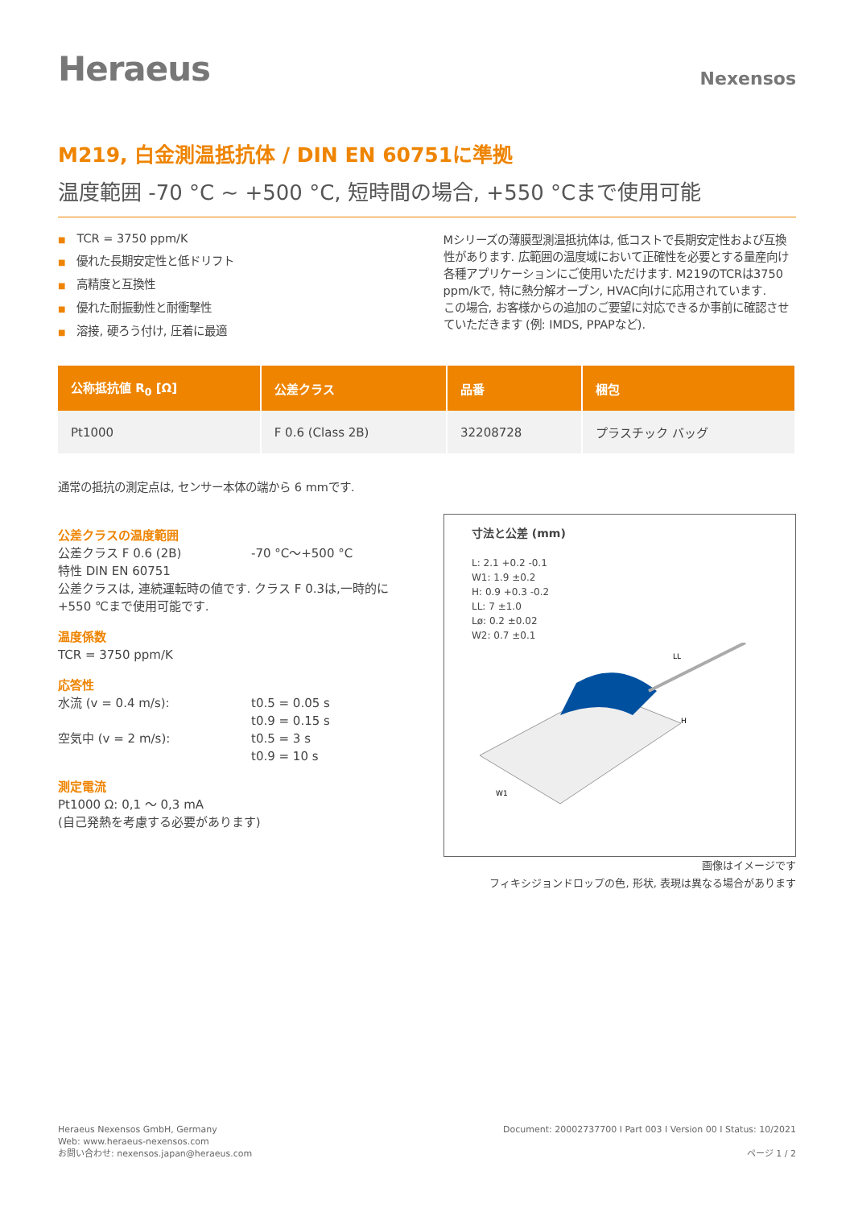Heraeus
Nexensos
M219, 白金測温抵抗体 / DIN EN 60751に準拠
温度範囲 -70 °C ~ +500 °C, 短時間の場合, +550 °Cまで使用可能
■ TCR = 3750 ppm/K
■ 優れた長期安定性と低ドリフト
■ 高精度と互換性
■ 優れた耐振動性と耐衝撃性
■ 溶接, 硬ろう付け, 圧着に最適
Mシリーズの薄膜型測温抵抗体は, 低コストで長期安定性および互換性があります. 広範囲の温度域において正確性を必要とする量産向け各種アプリケーションにご使用いただけます. M219のTCRは3750 ppm/kで, 特に熱分解オーブン, HVAC向けに応用されています.
この場合, お客様からの追加のご要望に対応できるか事前に確認させていただきます (例: IMDS, PPAPなど).
| 公称抵抗値 R<sub>0</sub> [Ω] | 公差クラス | 品番 | 梱包 |
| --- | --- | --- | --- |
| Pt1000 | F 0.6 (Class 2B) | 32208728 | プラスチック バッグ |
通常の抵抗の測定点は, センサー本体の端から 6 mmです.
公差クラスの温度範囲
公差クラス F 0.6 (2B) -70 °C～+500 °C
特性 DIN EN 60751
公差クラスは, 連続運転時の値です. クラス F 0.3は,一時的に+550 ℃まで使用可能です.
温度係数
TCR = 3750 ppm/K
応答性
水流 (v = 0.4 m/s): t0.5 = 0.05 s
t0.9 = 0.15 s
空気中 (v = 2 m/s): t0.5 = 3 s
t0.9 = 10 s
測定電流
Pt1000 Ω: 0,1 ～ 0,3 mA
(自己発熱を考慮する必要があります)
寸法と公差 (mm)
L: 2.1 +0.2 -0.1
W1: 1.9 ±0.2
H: 0.9 +0.3 -0.2
LL: 7 ±1.0
Lø: 0.2 ±0.02
W2: 0.7 ±0.1
W1
H
LL
画像はイメージです
フィキシジョンドロップの色, 形状, 表現は異なる場合があります
Heraeus Nexensos GmbH, Germany
Web: www.heraeus-nexensos.com
お問い合わせ: nexensos.japan@heraeus.com
Document: 20002737700 I Part 003 I Version 00 I Status: 10/2021
ページ 1 / 2